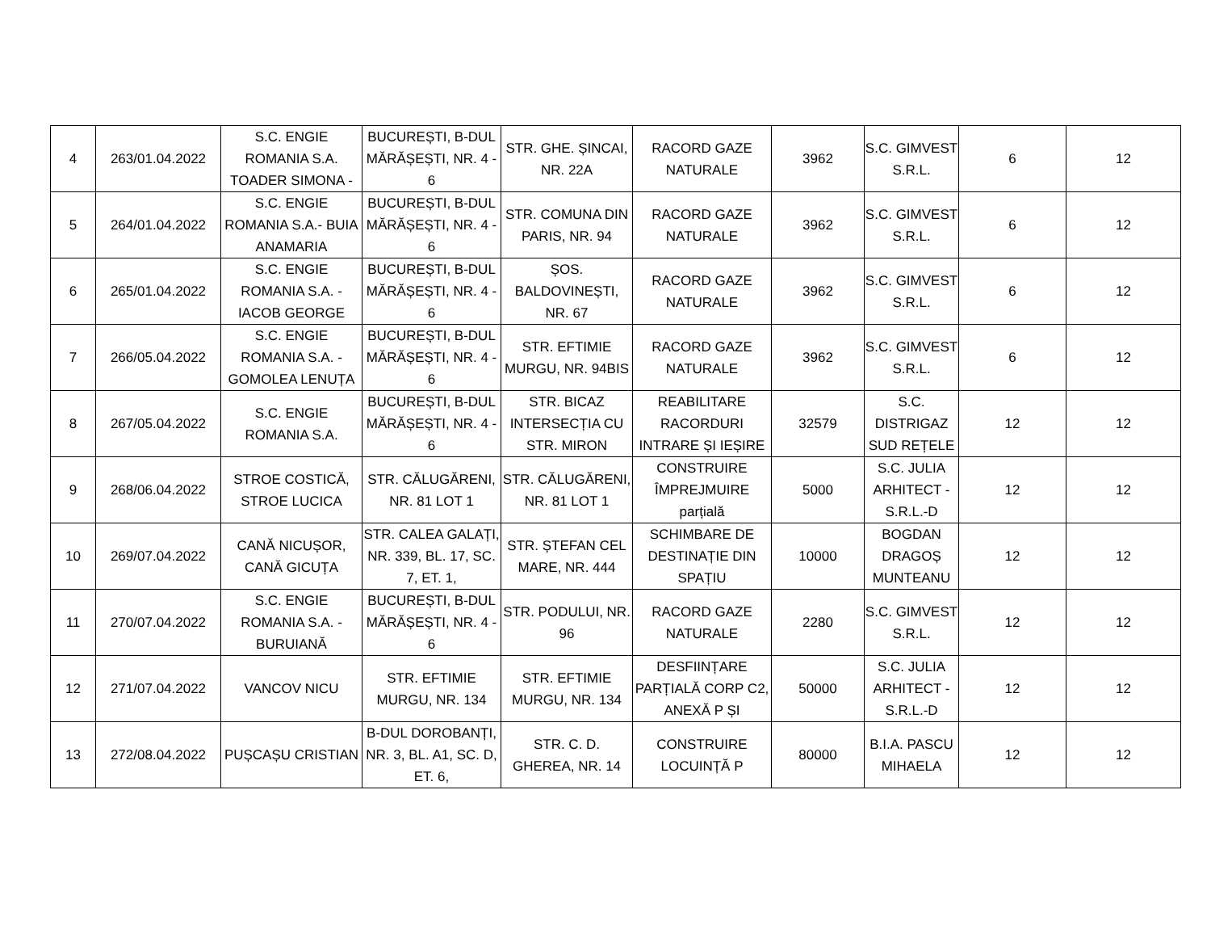| 4 | 263/01.04.2022 | S.C. ENGIE ROMANIA S.A. TOADER SIMONA - | BUCUREȘTI, B-DUL MĂRĂȘEȘTI, NR. 4 - 6 | STR. GHE. ȘINCAI, NR. 22A | RACORD GAZE NATURALE | 3962 | S.C. GIMVEST S.R.L. | 6 | 12 |
| 5 | 264/01.04.2022 | S.C. ENGIE ROMANIA S.A.- BUIA ANAMARIA | BUCUREȘTI, B-DUL MĂRĂȘEȘTI, NR. 4 - 6 | STR. COMUNA DIN PARIS, NR. 94 | RACORD GAZE NATURALE | 3962 | S.C. GIMVEST S.R.L. | 6 | 12 |
| 6 | 265/01.04.2022 | S.C. ENGIE ROMANIA S.A. - IACOB GEORGE | BUCUREȘTI, B-DUL MĂRĂȘEȘTI, NR. 4 - 6 | ȘOS. BALDOVINEȘTI, NR. 67 | RACORD GAZE NATURALE | 3962 | S.C. GIMVEST S.R.L. | 6 | 12 |
| 7 | 266/05.04.2022 | S.C. ENGIE ROMANIA S.A. - GOMOLEA LENUȚA | BUCUREȘTI, B-DUL MĂRĂȘEȘTI, NR. 4 - 6 | STR. EFTIMIE MURGU, NR. 94BIS | RACORD GAZE NATURALE | 3962 | S.C. GIMVEST S.R.L. | 6 | 12 |
| 8 | 267/05.04.2022 | S.C. ENGIE ROMANIA S.A. | BUCUREȘTI, B-DUL MĂRĂȘEȘTI, NR. 4 - 6 | STR. BICAZ INTERSECȚIA CU STR. MIRON | REABILITARE RACORDURI INTRARE ȘI IEȘIRE | 32579 | S.C. DISTRIGAZ SUD REȚELE | 12 | 12 |
| 9 | 268/06.04.2022 | STROE COSTICĂ, STROE LUCICA | STR. CĂLUGĂRENI, NR. 81 LOT 1 | STR. CĂLUGĂRENI, NR. 81 LOT 1 | CONSTRUIRE ÎMPREJMUIRE parțială | 5000 | S.C. JULIA ARHITECT - S.R.L.-D | 12 | 12 |
| 10 | 269/07.04.2022 | CANĂ NICUȘOR, CANĂ GICUȚA | STR. CALEA GALAȚI, NR. 339, BL. 17, SC. 7, ET. 1, | STR. ȘTEFAN CEL MARE, NR. 444 | SCHIMBARE DE DESTINAȚIE DIN SPAȚIU | 10000 | BOGDAN DRAGOȘ MUNTEANU | 12 | 12 |
| 11 | 270/07.04.2022 | S.C. ENGIE ROMANIA S.A. - BURUIANĂ | BUCUREȘTI, B-DUL MĂRĂȘEȘTI, NR. 4 - 6 | STR. PODULUI, NR. 96 | RACORD GAZE NATURALE | 2280 | S.C. GIMVEST S.R.L. | 12 | 12 |
| 12 | 271/07.04.2022 | VANCOV NICU | STR. EFTIMIE MURGU, NR. 134 | STR. EFTIMIE MURGU, NR. 134 | DESFIINȚARE PARȚIALĂ CORP C2, ANEXĂ P ȘI | 50000 | S.C. JULIA ARHITECT - S.R.L.-D | 12 | 12 |
| 13 | 272/08.04.2022 | PUȘCAȘU CRISTIAN | B-DUL DOROBANȚI, NR. 3, BL. A1, SC. D, ET. 6, | STR. C. D. GHEREA, NR. 14 | CONSTRUIRE LOCUINȚĂ P | 80000 | B.I.A. PASCU MIHAELA | 12 | 12 |